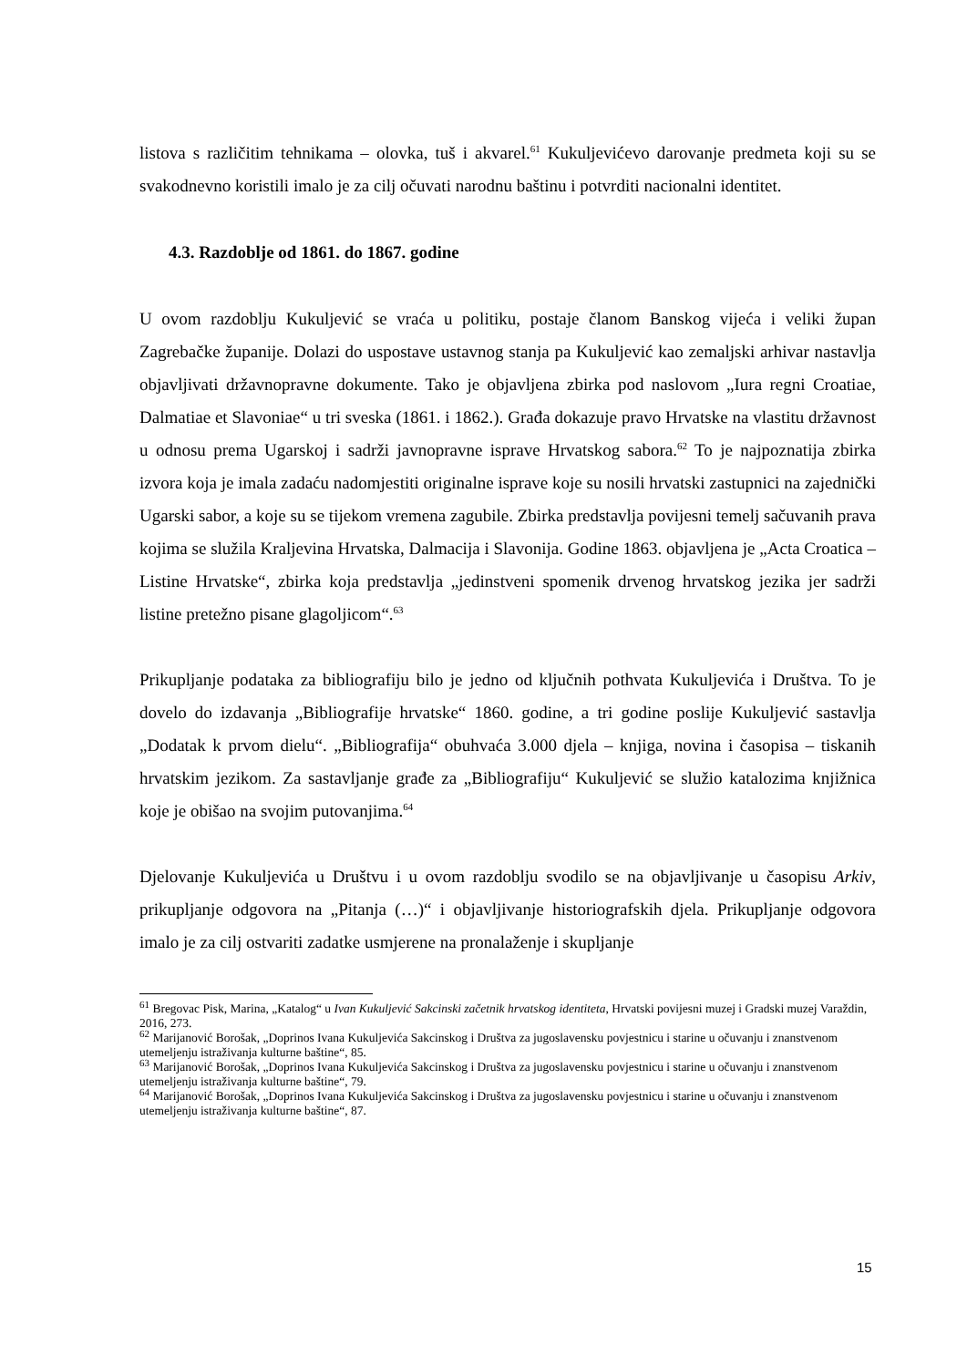listova s različitim tehnikama – olovka, tuš i akvarel.<sup>61</sup> Kukuljevićevo darovanje predmeta koji su se svakodnevno koristili imalo je za cilj očuvati narodnu baštinu i potvrditi nacionalni identitet.
4.3. Razdoblje od 1861. do 1867. godine
U ovom razdoblju Kukuljević se vraća u politiku, postaje članom Banskog vijeća i veliki župan Zagrebačke županije. Dolazi do uspostave ustavnog stanja pa Kukuljević kao zemaljski arhivar nastavlja objavljivati državnopravne dokumente. Tako je objavljena zbirka pod naslovom „Iura regni Croatiae, Dalmatiae et Slavoniae“ u tri sveska (1861. i 1862.). Građa dokazuje pravo Hrvatske na vlastitu državnost u odnosu prema Ugarskoj i sadrži javnopravne isprave Hrvatskog sabora.<sup>62</sup> To je najpoznatija zbirka izvora koja je imala zadaću nadomjestiti originalne isprave koje su nosili hrvatski zastupnici na zajednički Ugarski sabor, a koje su se tijekom vremena zagubile. Zbirka predstavlja povijesni temelj sačuvanih prava kojima se služila Kraljevina Hrvatska, Dalmacija i Slavonija. Godine 1863. objavljena je „Acta Croatica – Listine Hrvatske“, zbirka koja predstavlja „jedinstveni spomenik drvenog hrvatskog jezika jer sadrži listine pretežno pisane glagoljicom“.<sup>63</sup>
Prikupljanje podataka za bibliografiju bilo je jedno od ključnih pothvata Kukuljevića i Društva. To je dovelo do izdavanja „Bibliografije hrvatske“ 1860. godine, a tri godine poslije Kukuljević sastavlja „Dodatak k prvom dielu“. „Bibliografija“ obuhvaća 3.000 djela – knjiga, novina i časopisa – tiskanih hrvatskim jezikom. Za sastavljanje građe za „Bibliografiju“ Kukuljević se služio katalozima knjižnica koje je obišao na svojim putovanjima.<sup>64</sup>
Djelovanje Kukuljevića u Društvu i u ovom razdoblju svodilo se na objavljivanje u časopisu Arkiv, prikupljanje odgovora na „Pitanja (…)“ i objavljivanje historiografskih djela. Prikupljanje odgovora imalo je za cilj ostvariti zadatke usmjerene na pronalaženje i skupljanje
<sup>61</sup> Bregovac Pisk, Marina, „Katalog“ u Ivan Kukuljević Sakcinski začetnik hrvatskog identiteta, Hrvatski povijesni muzej i Gradski muzej Varaždin, 2016, 273.
<sup>62</sup> Marijanović Borošak, „Doprinos Ivana Kukuljevića Sakcinskog i Društva za jugoslavensku povjestnicu i starine u očuvanju i znanstvenom utemeljenju istraživanja kulturne baštine“, 85.
<sup>63</sup> Marijanović Borošak, „Doprinos Ivana Kukuljevića Sakcinskog i Društva za jugoslavensku povjestnicu i starine u očuvanju i znanstvenom utemeljenju istraživanja kulturne baštine“, 79.
<sup>64</sup> Marijanović Borošak, „Doprinos Ivana Kukuljevića Sakcinskog i Društva za jugoslavensku povjestnicu i starine u očuvanju i znanstvenom utemeljenju istraživanja kulturne baštine“, 87.
15